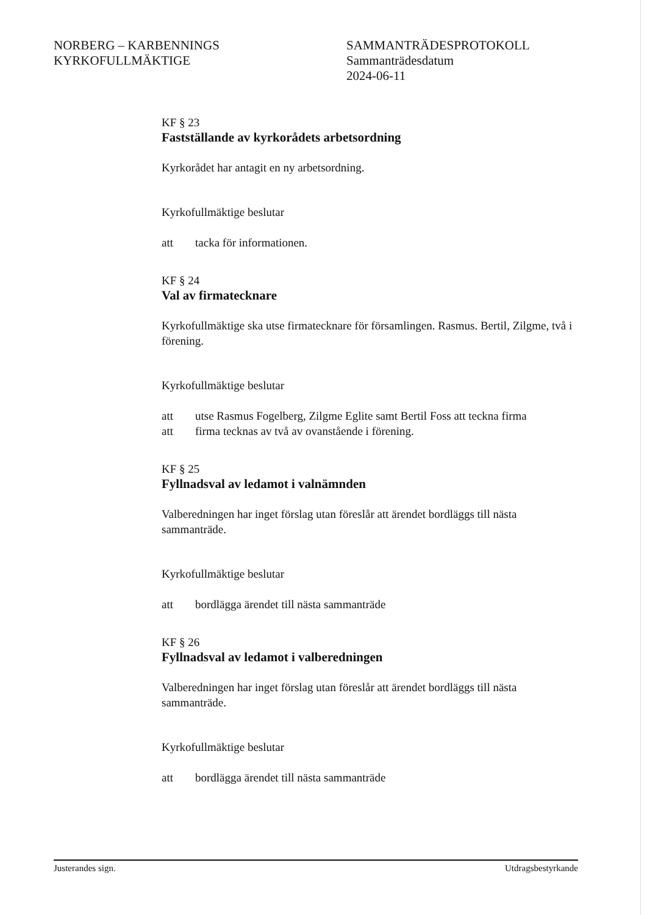NORBERG – KARBENNINGS
KYRKOFULLMÄKTIGE
SAMMANTRÄDESPROTOKOLL
Sammanträdesdatum
2024-06-11
KF § 23
Fastställande av kyrkorådets arbetsordning
Kyrkorådet har antagit en ny arbetsordning.
Kyrkofullmäktige beslutar
att tacka för informationen.
KF § 24
Val av firmatecknare
Kyrkofullmäktige ska utse firmatecknare för församlingen. Rasmus. Bertil, Zilgme, två i förening.
Kyrkofullmäktige beslutar
att utse Rasmus Fogelberg, Zilgme Eglite samt Bertil Foss att teckna firma
att firma tecknas av två av ovanstående i förening.
KF § 25
Fyllnadsval av ledamot i valnämnden
Valberedningen har inget förslag utan föreslår att ärendet bordläggs till nästa sammanträde.
Kyrkofullmäktige beslutar
att bordlägga ärendet till nästa sammanträde
KF § 26
Fyllnadsval av ledamot i valberedningen
Valberedningen har inget förslag utan föreslår att ärendet bordläggs till nästa sammanträde.
Kyrkofullmäktige beslutar
att bordlägga ärendet till nästa sammanträde
Justerandes sign. Utdragsbestyrkande